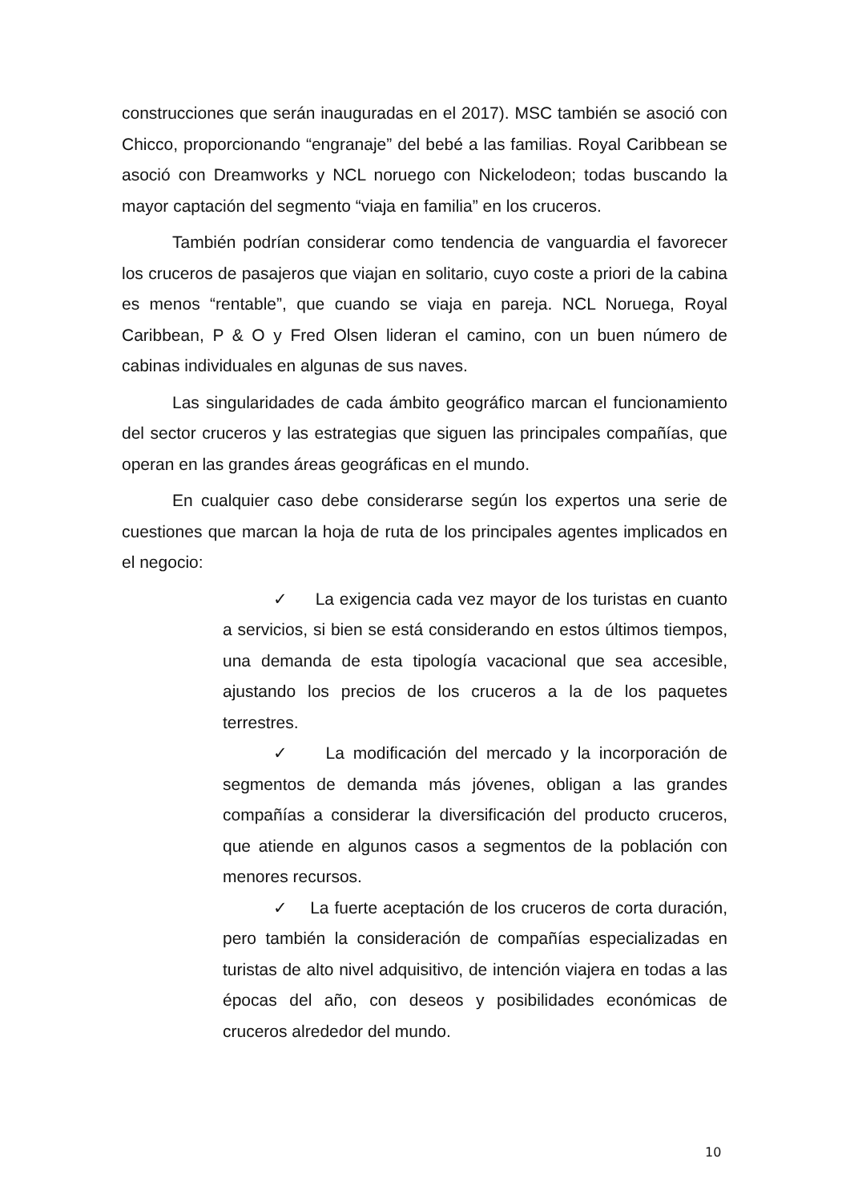construcciones que serán inauguradas en el 2017). MSC también se asoció con Chicco, proporcionando “engranaje” del bebé a las familias. Royal Caribbean se asoció con Dreamworks y NCL noruego con Nickelodeon; todas buscando la mayor captación del segmento “viaja en familia” en los cruceros.
También podrían considerar como tendencia de vanguardia el favorecer los cruceros de pasajeros que viajan en solitario, cuyo coste a priori de la cabina es menos “rentable”, que cuando se viaja en pareja. NCL Noruega, Royal Caribbean, P & O y Fred Olsen lideran el camino, con un buen número de cabinas individuales en algunas de sus naves.
Las singularidades de cada ámbito geográfico marcan el funcionamiento del sector cruceros y las estrategias que siguen las principales compañías, que operan en las grandes áreas geográficas en el mundo.
En cualquier caso debe considerarse según los expertos una serie de cuestiones que marcan la hoja de ruta de los principales agentes implicados en el negocio:
✓ La exigencia cada vez mayor de los turistas en cuanto a servicios, si bien se está considerando en estos últimos tiempos, una demanda de esta tipología vacacional que sea accesible, ajustando los precios de los cruceros a la de los paquetes terrestres.
✓ La modificación del mercado y la incorporación de segmentos de demanda más jóvenes, obligan a las grandes compañías a considerar la diversificación del producto cruceros, que atiende en algunos casos a segmentos de la población con menores recursos.
✓ La fuerte aceptación de los cruceros de corta duración, pero también la consideración de compañías especializadas en turistas de alto nivel adquisitivo, de intención viajera en todas a las épocas del año, con deseos y posibilidades económicas de cruceros alrededor del mundo.
10